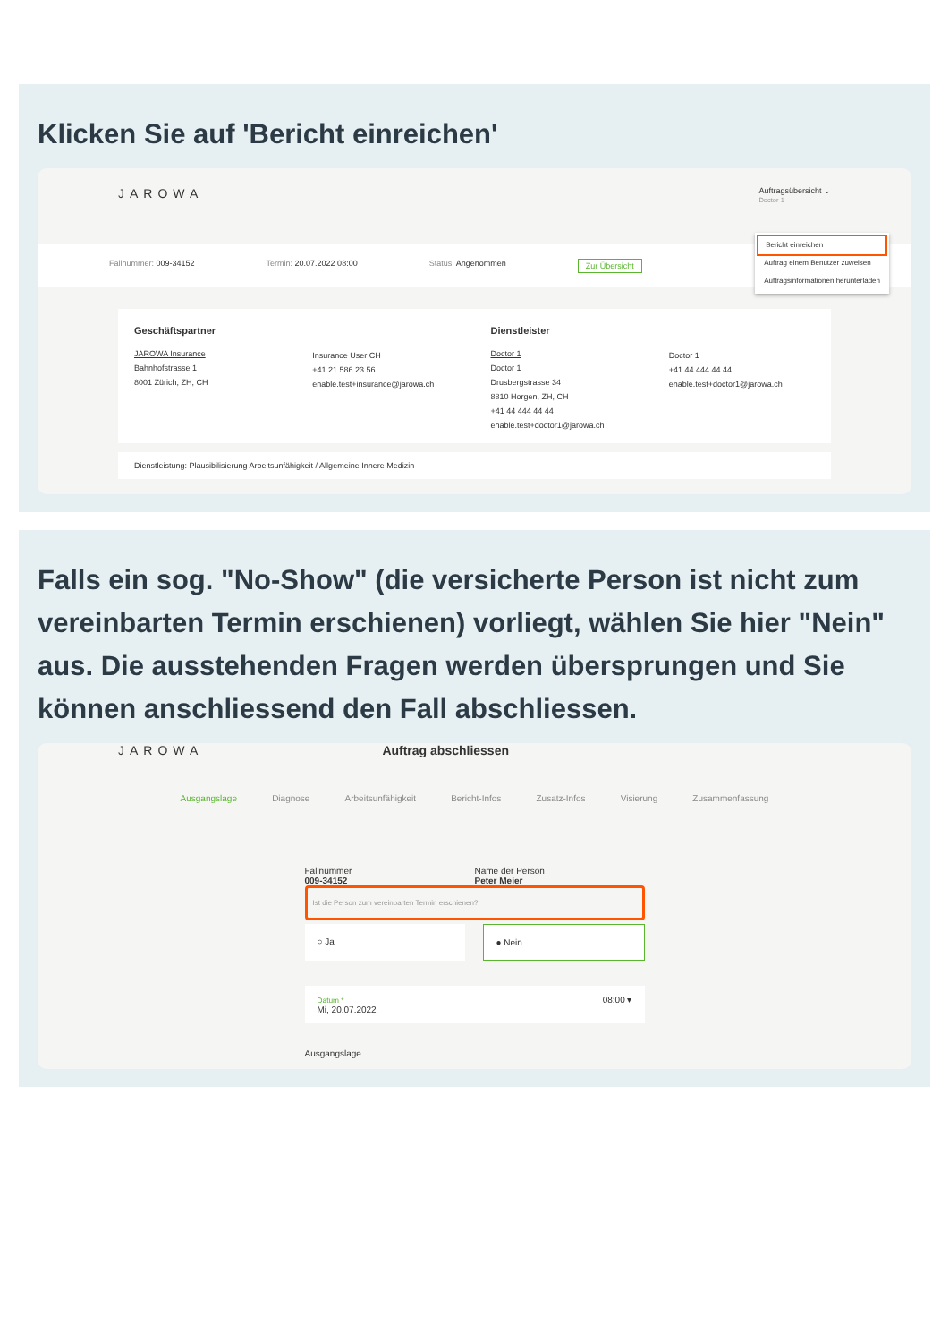Klicken Sie auf 'Bericht einreichen'
JAROWA Auftragsübersicht ⌄
Doctor 1
Fallnummer: 009-34152 Termin: 20.07.2022 08:00 Status: Angenommen Zur Übersicht
Bericht einreichen
Auftrag einem Benutzer zuweisen
Auftragsinformationen herunterladen
Geschäftspartner
JAROWA Insurance
Bahnhofstrasse 1
8001 Zürich, ZH, CH
Insurance User CH
+41 21 586 23 56
enable.test+insurance@jarowa.ch
Dienstleister
Doctor 1
Doctor 1
Drusbergstrasse 34
8810 Horgen, ZH, CH
+41 44 444 44 44
enable.test+doctor1@jarowa.ch
Doctor 1
+41 44 444 44 44
enable.test+doctor1@jarowa.ch
Dienstleistung: Plausibilisierung Arbeitsunfähigkeit / Allgemeine Innere Medizin
Falls ein sog. "No-Show" (die versicherte Person ist nicht zum vereinbarten Termin erschienen) vorliegt, wählen Sie hier "Nein" aus. Die ausstehenden Fragen werden übersprungen und Sie können anschliessend den Fall abschliessen.
JAROWA Auftrag abschliessen
Ausgangslage Diagnose Arbeitsunfähigkeit Bericht-Infos Zusatz-Infos Visierung Zusammenfassung
Fallnummer
009-34152 Name der Person
Peter Meier
Ist die Person zum vereinbarten Termin erschienen?
○ Ja ● Nein
Datum *
Mi, 20.07.2022 08:00 ▾
Ausgangslage